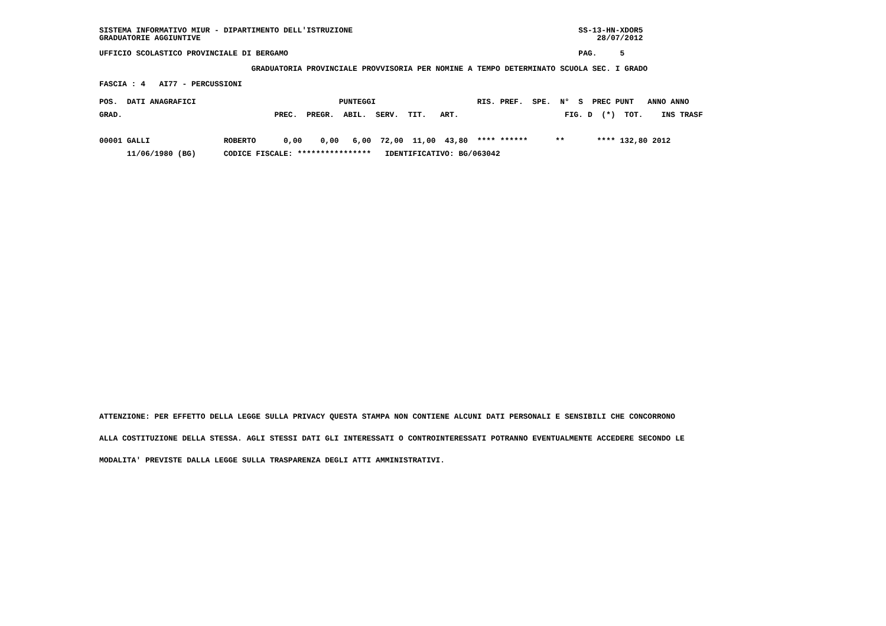SISTEMA INFORMATIVO MIUR - DIPARTIMENTO DELL'ISTRUZIONE                                                 SS-13-HN-XDOR5
GRADUATORIE AGGIUNTIVE                                                                                      28/07/2012

UFFICIO SCOLASTICO PROVINCIALE DI BERGAMO                                                               PAG.     5

                                 GRADUATORIA PROVINCIALE PROVVISORIA PER NOMINE A TEMPO DETERMINATO SCUOLA SEC. I GRADO

FASCIA : 4   AI77 - PERCUSSIONI
POS.  DATI ANAGRAFICI                               PUNTEGGI                      RIS. PREF.  SPE.  N°  S  PREC PUNT   ANNO ANNO
GRAD.                                 PREC.  PREGR.  ABIL.  SERV.  TIT.   ART.                       FIG. D  (*)  TOT.    INS TRASF

00001 GALLI                ROBERTO      0,00    0,00   6,00  72,00  11,00  43,80  **** ******      **       **** 132,80 2012
      11/06/1980 (BG)      CODICE FISCALE: ****************   IDENTIFICATIVO: BG/063042
ATTENZIONE: PER EFFETTO DELLA LEGGE SULLA PRIVACY QUESTA STAMPA NON CONTIENE ALCUNI DATI PERSONALI E SENSIBILI CHE CONCORRONO
ALLA COSTITUZIONE DELLA STESSA. AGLI STESSI DATI GLI INTERESSATI O CONTROINTERESSATI POTRANNO EVENTUALMENTE ACCEDERE SECONDO LE
MODALITA' PREVISTE DALLA LEGGE SULLA TRASPARENZA DEGLI ATTI AMMINISTRATIVI.